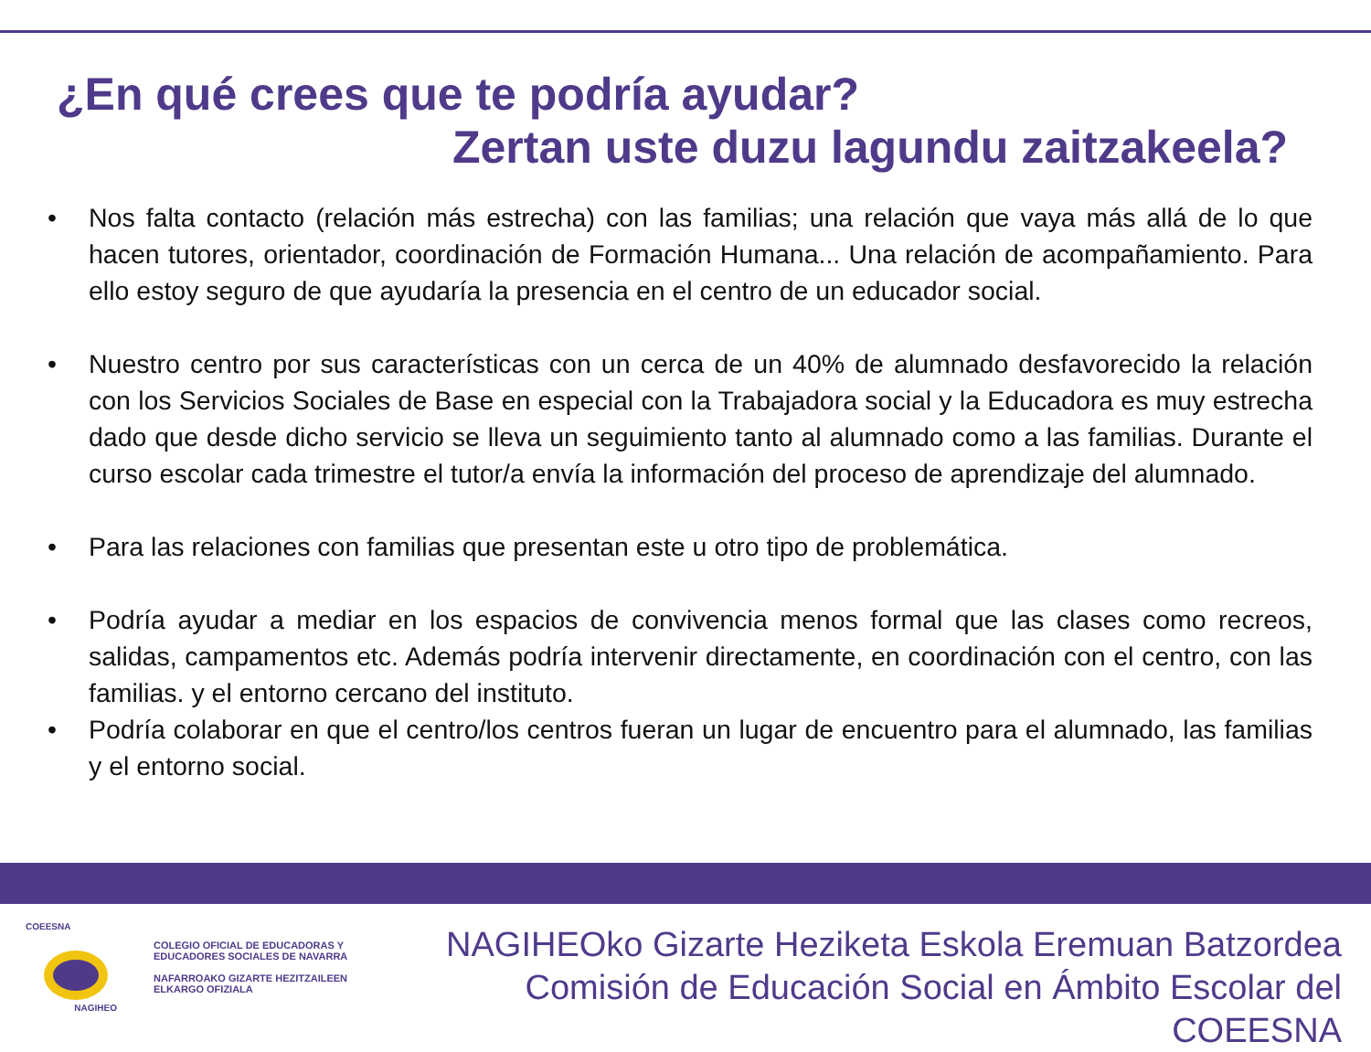¿En qué crees que te podría ayudar?
Zertan uste duzu lagundu zaitzakeela?
• Nos falta contacto (relación más estrecha) con las familias; una relación que vaya más allá de lo que hacen tutores, orientador, coordinación de Formación Humana... Una relación de acompañamiento. Para ello estoy seguro de que ayudaría la presencia en el centro de un educador social.
• Nuestro centro por sus características con un cerca de un 40% de alumnado desfavorecido la relación con los Servicios Sociales de Base en especial con la Trabajadora social y la Educadora es muy estrecha dado que desde dicho servicio se lleva un seguimiento tanto al alumnado como a las familias. Durante el curso escolar cada trimestre el tutor/a envía la información del proceso de aprendizaje del alumnado.
• Para las relaciones con familias que presentan este u otro tipo de problemática.
• Podría ayudar a mediar en los espacios de convivencia menos formal que las clases como recreos, salidas, campamentos etc. Además podría intervenir directamente, en coordinación con el centro, con las familias. y el entorno cercano del instituto.
• Podría colaborar en que el centro/los centros fueran un lugar de encuentro para el alumnado, las familias y el entorno social.
COEESNA
NAGIHEO
COLEGIO OFICIAL DE EDUCADORAS Y
EDUCADORES SOCIALES DE NAVARRA
NAFARROAKO GIZARTE HEZITZAILEEN
ELKARGO OFIZIALA
NAGIHEOko Gizarte Heziketa Eskola Eremuan Batzordea
Comisión de Educación Social en Ámbito Escolar del COEESNA